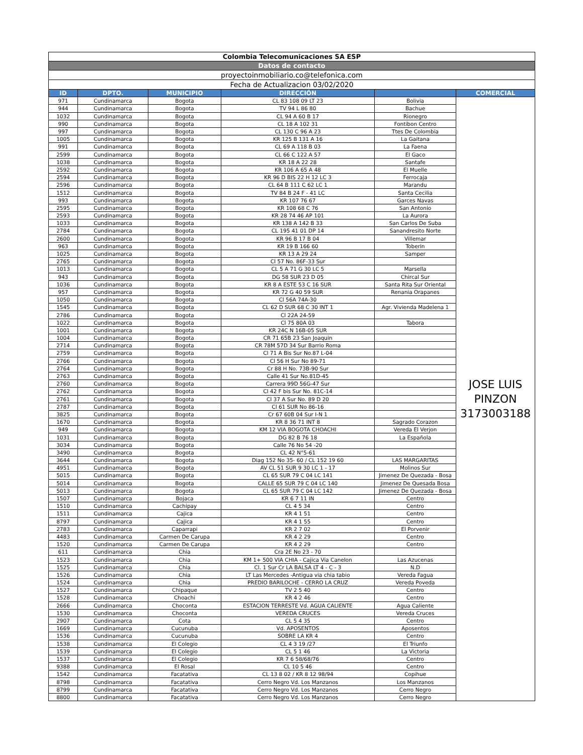| Colombia Telecomunicaciones SA ESP | | | | | |
| Datos de contacto | | | | | |
| proyectoinmobiliario.co@telefonica.com | | | | | |
| Fecha de Actualizacion 03/02/2020 | | | | | |
| ID | DPTO. | MUNICIPIO | DIRECCIÓN | | COMERCIAL |
| 971 | Cundinamarca | Bogota | CL 83 108 09 LT 23 | Bolivia | JOSE LUIS PINZON 3173003188 |
| 944 | Cundinamarca | Bogota | TV 94 L 86 80 | Bachue | |
| 1032 | Cundinamarca | Bogota | CL 94 A 60 B 17 | Rionegro | |
| 990 | Cundinamarca | Bogota | CL 18 A 102 31 | Fontibon Centro | |
| 997 | Cundinamarca | Bogota | CL 130 C 96 A 23 | Ttes De Colombia | |
| 1005 | Cundinamarca | Bogota | KR 125 B 131 A 16 | La Gaitana | |
| 991 | Cundinamarca | Bogota | CL 69 A 118 B 03 | La Faena | |
| 2599 | Cundinamarca | Bogota | CL 66 C 122 A 57 | El Gaco | |
| 1038 | Cundinamarca | Bogota | KR 18 A 22 28 | Santafe | |
| 2592 | Cundinamarca | Bogota | KR 106 A 65 A 48 | El Muelle | |
| 2594 | Cundinamarca | Bogota | KR 96 D BIS 22 H 12 LC 3 | Ferrocaja | |
| 2596 | Cundinamarca | Bogota | CL 64 B 111 C 62 LC 1 | Marandu | |
| 1512 | Cundinamarca | Bogota | TV 84 B 24 F - 41 LC | Santa Cecilia | |
| 993 | Cundinamarca | Bogota | KR 107 76 67 | Garces Navas | |
| 2595 | Cundinamarca | Bogota | KR 108 68 C 76 | San Antonio | |
| 2593 | Cundinamarca | Bogota | KR 28 74 46 AP 101 | La Aurora | |
| 1033 | Cundinamarca | Bogota | KR 138 A 142 B 33 | San Carlos De Suba | |
| 2784 | Cundinamarca | Bogota | CL 195 41 01 DP 14 | Sanandresito Norte | |
| 2600 | Cundinamarca | Bogota | KR 96 B 17 B 04 | Villemar | |
| 963 | Cundinamarca | Bogota | KR 19 B 166 60 | Toberin | |
| 1025 | Cundinamarca | Bogota | KR 13 A 29 24 | Samper | |
| 2765 | Cundinamarca | Bogota | Cl 57 No. 86F-33 Sur | | |
| 1013 | Cundinamarca | Bogota | CL 5 A 71 G 30 LC 5 | Marsella | |
| 943 | Cundinamarca | Bogota | DG 58 SUR 23 D 05 | Chircal Sur | |
| 1036 | Cundinamarca | Bogota | KR 8 A ESTE 53 C 16 SUR | Santa Rita Sur Oriental | |
| 957 | Cundinamarca | Bogota | KR 72 G 40 59 SUR | Renania Orapanes | |
| 1050 | Cundinamarca | Bogota | Cl 56A 74A-30 | | |
| 1545 | Cundinamarca | Bogota | CL 62 D SUR 68 C 30 INT 1 | Agr. Vivienda Madelena 1 | |
| 2786 | Cundinamarca | Bogota | Cl 22A 24-59 | | |
| 1022 | Cundinamarca | Bogota | Cl 75 80A 03 | Tabora | |
| 1001 | Cundinamarca | Bogota | KR 24C N 16B-05 SUR | | |
| 1004 | Cundinamarca | Bogota | CR 71 65B 23 San Joaquin | | |
| 2714 | Cundinamarca | Bogota | CR 78M 57D 34 Sur Barrio Roma | | |
| 2759 | Cundinamarca | Bogota | Cl 71 A Bis Sur No.87 L-04 | | |
| 2766 | Cundinamarca | Bogota | Cl 56 H Sur No 89-71 | | |
| 2764 | Cundinamarca | Bogota | Cr 88 H No. 73B-90 Sur | | |
| 2763 | Cundinamarca | Bogota | Calle 41 Sur No.81D-45 | | |
| 2760 | Cundinamarca | Bogota | Carrera 99D 56G-47 Sur | | |
| 2762 | Cundinamarca | Bogota | Cl 42 F bis Sur No. 81C-14 | | |
| 2761 | Cundinamarca | Bogota | Cl 37 A Sur No. 89 D 20 | | |
| 2787 | Cundinamarca | Bogota | Cl 61 SUR No 86-16 | | |
| 3825 | Cundinamarca | Bogota | Cr 67 60B 04 Sur I-N 1 | | |
| 1670 | Cundinamarca | Bogota | KR 8 36 71 INT 8 | Sagrado Corazon | |
| 949 | Cundinamarca | Bogota | KM 12 VIA BOGOTA CHOACHI | Vereda El Verjon | |
| 1031 | Cundinamarca | Bogota | DG 82 B 76 18 | La Española | |
| 3034 | Cundinamarca | Bogota | Calle 76 No 54 -20 | | |
| 3490 | Cundinamarca | Bogota | CL 42 N°5-61 | | |
| 3644 | Cundinamarca | Bogota | Diag 152 No 35- 60 / CL 152 19 60 | LAS MARGARITAS | |
| 4951 | Cundinamarca | Bogota | AV CL 51 SUR 9 30 LC 1 - 17 | Molinos Sur | |
| 5015 | Cundinamarca | Bogota | CL 65 SUR 79 C 04 LC 141 | Jimenez De Quezada - Bosa | |
| 5014 | Cundinamarca | Bogota | CALLE 65 SUR 79 C 04 LC 140 | Jimenez De Quesada Bosa | |
| 5013 | Cundinamarca | Bogota | CL 65 SUR 79 C 04 LC 142 | Jimenez De Quezada - Bosa | |
| 1507 | Cundinamarca | Bojaca | KR 6 7 11 IN | Centro | |
| 1510 | Cundinamarca | Cachipay | CL 4 5 34 | Centro | |
| 1511 | Cundinamarca | Cajica | KR 4 1 51 | Centro | |
| 8797 | Cundinamarca | Cajica | KR 4 1 55 | Centro | |
| 2783 | Cundinamarca | Caparrapi | KR 2 7 02 | El Porvenir | |
| 4483 | Cundinamarca | Carmen De Carupa | KR 4 2 29 | Centro | |
| 1520 | Cundinamarca | Carmen De Carupa | KR 4 2 29 | Centro | |
| 611 | Cundinamarca | Chia | Cra 2E No 23 - 70 | | |
| 1523 | Cundinamarca | Chia | KM 1+ 500 VIA CHIA - Cajica Via Canelon | Las Azucenas | |
| 1525 | Cundinamarca | Chia | Cl. 1 Sur Cr LA BALSA LT 4 - C - 3 | N.D | |
| 1526 | Cundinamarca | Chia | LT Las Mercedes -Antigua via chia tabio | Vereda Fagua | |
| 1524 | Cundinamarca | Chia | PREDIO BARILOCHE - CERRO LA CRUZ | Vereda Poveda | |
| 1527 | Cundinamarca | Chipaque | TV 2 5 40 | Centro | |
| 1528 | Cundinamarca | Choachi | KR 4 2 46 | Centro | |
| 2666 | Cundinamarca | Choconta | ESTACION TERRESTE Vd. AGUA CALIENTE | Agua Caliente | |
| 1530 | Cundinamarca | Choconta | VEREDA CRUCES | Vereda Cruces | |
| 2907 | Cundinamarca | Cota | CL 5 4 35 | Centro | |
| 1669 | Cundinamarca | Cucunuba | Vd. APOSENTOS | Aposentos | |
| 1536 | Cundinamarca | Cucunuba | SOBRE LA KR 4 | Centro | |
| 1538 | Cundinamarca | El Colegio | CL 4 3 19 /27 | El Triunfo | |
| 1539 | Cundinamarca | El Colegio | CL 5 1 46 | La Victoria | |
| 1537 | Cundinamarca | El Colegio | KR 7 6 58/68/76 | Centro | |
| 9388 | Cundinamarca | El Rosal | CL 10 5 46 | Centro | |
| 1542 | Cundinamarca | Facatativa | CL 13 8 02 / KR 8 12 98/94 | Copihue | |
| 8798 | Cundinamarca | Facatativa | Cerro Negro Vd. Los Manzanos | Los Manzanos | |
| 8799 | Cundinamarca | Facatativa | Cerro Negro Vd. Los Manzanos | Cerro Negro | |
| 8800 | Cundinamarca | Facatativa | Cerro Negro Vd. Los Manzanos | Cerro Negro | |